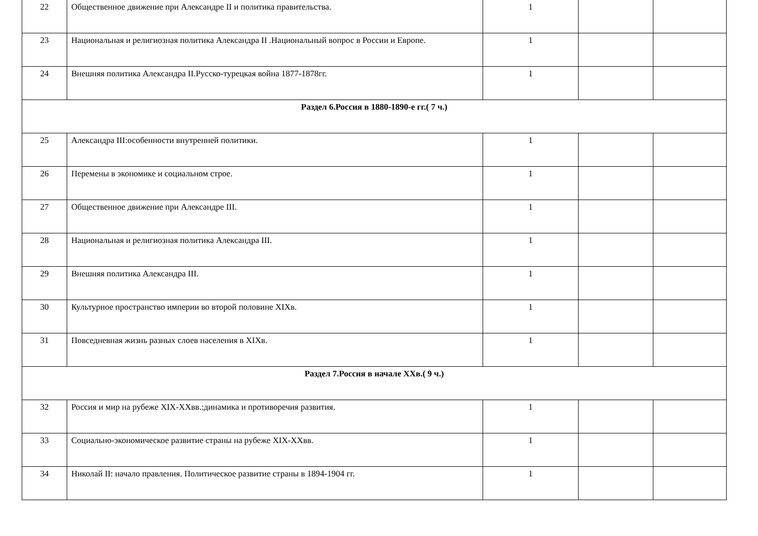| 22 | Общественное движение при Александре II и политика правительства. | 1 | | |
| 23 | Национальная и религиозная политика Александра II .Национальный вопрос в России и Европе. | 1 | | |
| 24 | Внешняя политика Александра II.Русско-турецкая война 1877-1878гг. | 1 | | |
| Раздел 6.Россия в 1880-1890-е гг.( 7 ч.) | | | | |
| 25 | Александра III:особенности внутренней политики. | 1 | | |
| 26 | Перемены в экономике и социальном строе. | 1 | | |
| 27 | Общественное движение при Александре III. | 1 | | |
| 28 | Национальная и религиозная политика Александра III. | 1 | | |
| 29 | Внешняя политика Александра III. | 1 | | |
| 30 | Культурное пространство империи во второй половине XIXв. | 1 | | |
| 31 | Повседневная жизнь разных слоев населения в XIXв. | 1 | | |
| Раздел 7.Россия в начале XXв.( 9 ч.) | | | | |
| 32 | Россия и мир на рубеже XIX-XXвв.:динамика и противоречия развития. | 1 | | |
| 33 | Социально-экономическое развитие страны на рубеже XIX-XXвв. | 1 | | |
| 34 | Николай II: начало правления. Политическое развитие страны в 1894-1904 гг. | 1 | | |